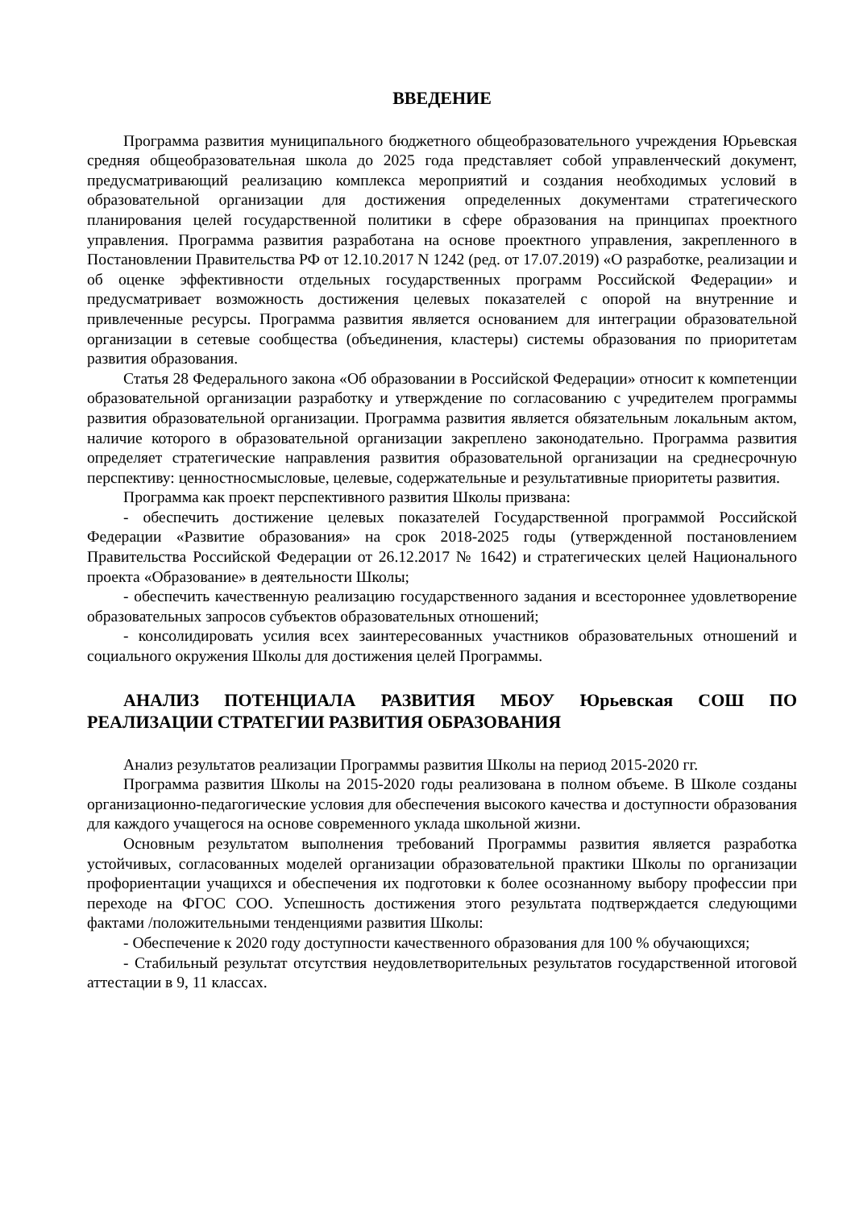ВВЕДЕНИЕ
Программа развития муниципального бюджетного общеобразовательного учреждения Юрьевская средняя общеобразовательная школа до 2025 года представляет собой управленческий документ, предусматривающий реализацию комплекса мероприятий и создания необходимых условий в образовательной организации для достижения определенных документами стратегического планирования целей государственной политики в сфере образования на принципах проектного управления. Программа развития разработана на основе проектного управления, закрепленного в Постановлении Правительства РФ от 12.10.2017 N 1242 (ред. от 17.07.2019) «О разработке, реализации и об оценке эффективности отдельных государственных программ Российской Федерации» и предусматривает возможность достижения целевых показателей с опорой на внутренние и привлеченные ресурсы. Программа развития является основанием для интеграции образовательной организации в сетевые сообщества (объединения, кластеры) системы образования по приоритетам развития образования.
Статья 28 Федерального закона «Об образовании в Российской Федерации» относит к компетенции образовательной организации разработку и утверждение по согласованию с учредителем программы развития образовательной организации. Программа развития является обязательным локальным актом, наличие которого в образовательной организации закреплено законодательно. Программа развития определяет стратегические направления развития образовательной организации на среднесрочную перспективу: ценностносмысловые, целевые, содержательные и результативные приоритеты развития.
Программа как проект перспективного развития Школы призвана:
- обеспечить достижение целевых показателей Государственной программой Российской Федерации «Развитие образования» на срок 2018-2025 годы (утвержденной постановлением Правительства Российской Федерации от 26.12.2017 № 1642) и стратегических целей Национального проекта «Образование» в деятельности Школы;
- обеспечить качественную реализацию государственного задания и всестороннее удовлетворение образовательных запросов субъектов образовательных отношений;
- консолидировать усилия всех заинтересованных участников образовательных отношений и социального окружения Школы для достижения целей Программы.
АНАЛИЗ ПОТЕНЦИАЛА РАЗВИТИЯ МБОУ Юрьевская СОШ ПО РЕАЛИЗАЦИИ СТРАТЕГИИ РАЗВИТИЯ ОБРАЗОВАНИЯ
Анализ результатов реализации Программы развития Школы на период 2015-2020 гг.
Программа развития Школы на 2015-2020 годы реализована в полном объеме. В Школе созданы организационно-педагогические условия для обеспечения высокого качества и доступности образования для каждого учащегося на основе современного уклада школьной жизни.
Основным результатом выполнения требований Программы развития является разработка устойчивых, согласованных моделей организации образовательной практики Школы по организации профориентации учащихся и обеспечения их подготовки к более осознанному выбору профессии при переходе на ФГОС СОО. Успешность достижения этого результата подтверждается следующими фактами /положительными тенденциями развития Школы:
- Обеспечение к 2020 году доступности качественного образования для 100 % обучающихся;
- Стабильный результат отсутствия неудовлетворительных результатов государственной итоговой аттестации в 9, 11 классах.